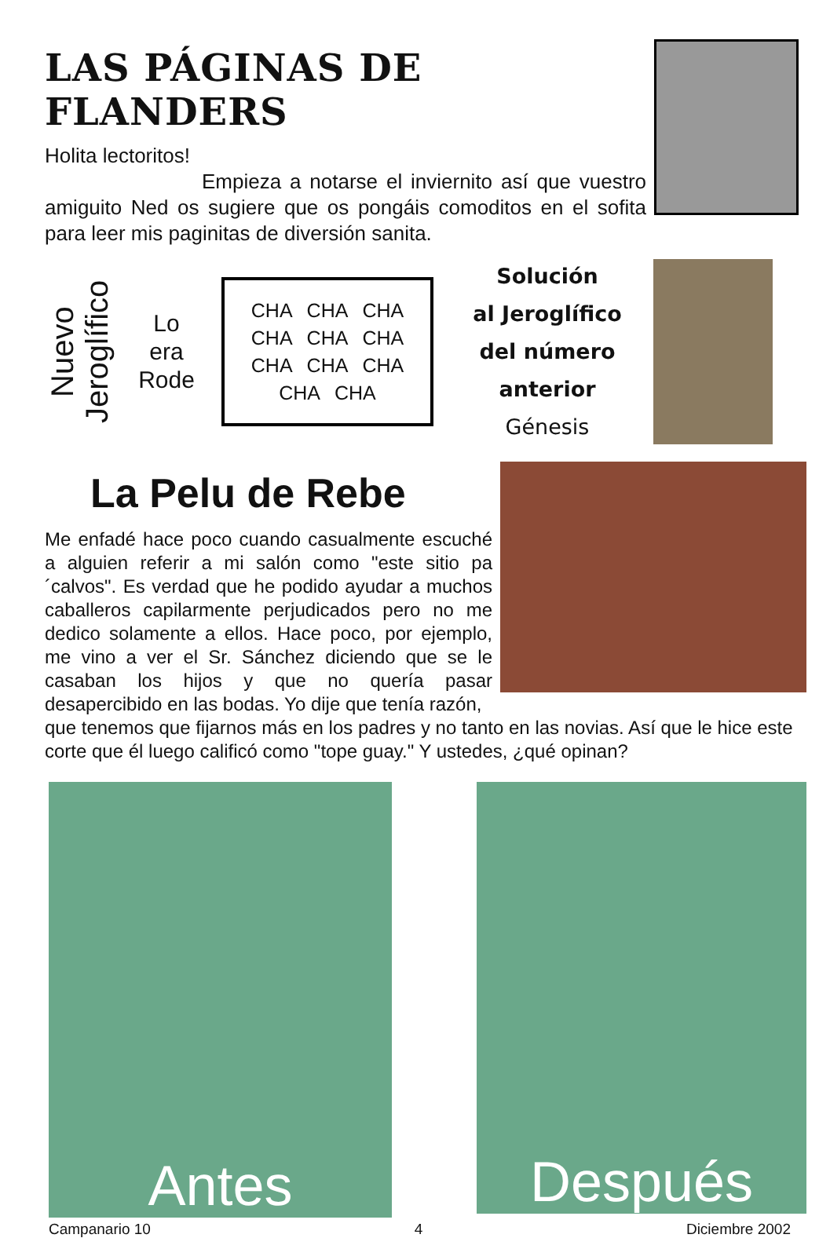LAS PÁGINAS DE FLANDERS
Holita lectoritos!
Empieza a notarse el inviernito así que vuestro amiguito Ned os sugiere que os pongáis comoditos en el sofita para leer mis paginitas de diversión sanita.
Nuevo Jeroglífico
Lo
era
Rode
CHA CHA CHA CHA CHA CHA CHA CHA CHA CHA CHA
Solución
al Jeroglífico
del número anterior
Génesis
La Pelu de Rebe
Me enfadé hace poco cuando casualmente escuché a alguien referir a mi salón como "este sitio pa´calvos". Es verdad que he podido ayudar a muchos caballeros capilarmente perjudicados pero no me dedico solamente a ellos. Hace poco, por ejemplo, me vino a ver el Sr. Sánchez diciendo que se le casaban los hijos y que no quería pasar desapercibido en las bodas. Yo dije que tenía razón,
que tenemos que fijarnos más en los padres y no tanto en las novias. Así que le hice este corte que él luego calificó como "tope guay." Y ustedes, ¿qué opinan?
Antes
Después
Campanario 10 4 Diciembre 2002